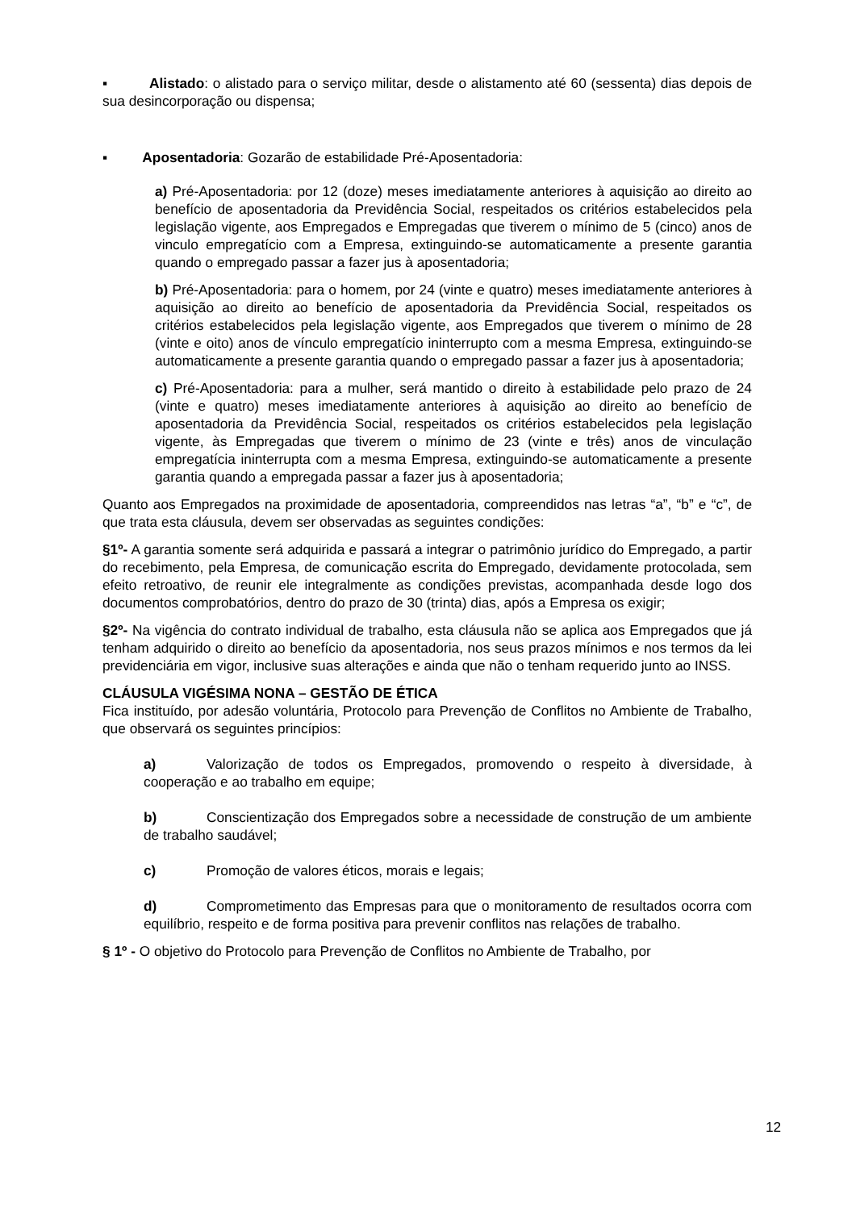▪ Alistado: o alistado para o serviço militar, desde o alistamento até 60 (sessenta) dias depois de sua desincorporação ou dispensa;
▪ Aposentadoria: Gozarão de estabilidade Pré-Aposentadoria:
a) Pré-Aposentadoria: por 12 (doze) meses imediatamente anteriores à aquisição ao direito ao benefício de aposentadoria da Previdência Social, respeitados os critérios estabelecidos pela legislação vigente, aos Empregados e Empregadas que tiverem o mínimo de 5 (cinco) anos de vinculo empregatício com a Empresa, extinguindo-se automaticamente a presente garantia quando o empregado passar a fazer jus à aposentadoria;
b) Pré-Aposentadoria: para o homem, por 24 (vinte e quatro) meses imediatamente anteriores à aquisição ao direito ao benefício de aposentadoria da Previdência Social, respeitados os critérios estabelecidos pela legislação vigente, aos Empregados que tiverem o mínimo de 28 (vinte e oito) anos de vínculo empregatício ininterrupto com a mesma Empresa, extinguindo-se automaticamente a presente garantia quando o empregado passar a fazer jus à aposentadoria;
c) Pré-Aposentadoria: para a mulher, será mantido o direito à estabilidade pelo prazo de 24 (vinte e quatro) meses imediatamente anteriores à aquisição ao direito ao benefício de aposentadoria da Previdência Social, respeitados os critérios estabelecidos pela legislação vigente, às Empregadas que tiverem o mínimo de 23 (vinte e três) anos de vinculação empregatícia ininterrupta com a mesma Empresa, extinguindo-se automaticamente a presente garantia quando a empregada passar a fazer jus à aposentadoria;
Quanto aos Empregados na proximidade de aposentadoria, compreendidos nas letras “a”, “b” e “c”, de que trata esta cláusula, devem ser observadas as seguintes condições:
§1º- A garantia somente será adquirida e passará a integrar o patrimônio jurídico do Empregado, a partir do recebimento, pela Empresa, de comunicação escrita do Empregado, devidamente protocolada, sem efeito retroativo, de reunir ele integralmente as condições previstas, acompanhada desde logo dos documentos comprobatórios, dentro do prazo de 30 (trinta) dias, após a Empresa os exigir;
§2º- Na vigência do contrato individual de trabalho, esta cláusula não se aplica aos Empregados que já tenham adquirido o direito ao benefício da aposentadoria, nos seus prazos mínimos e nos termos da lei previdenciária em vigor, inclusive suas alterações e ainda que não o tenham requerido junto ao INSS.
CLÁUSULA VIGÉSIMA NONA – GESTÃO DE ÉTICA
Fica instituído, por adesão voluntária, Protocolo para Prevenção de Conflitos no Ambiente de Trabalho, que observará os seguintes princípios:
a) Valorização de todos os Empregados, promovendo o respeito à diversidade, à cooperação e ao trabalho em equipe;
b) Conscientização dos Empregados sobre a necessidade de construção de um ambiente de trabalho saudável;
c) Promoção de valores éticos, morais e legais;
d) Comprometimento das Empresas para que o monitoramento de resultados ocorra com equilíbrio, respeito e de forma positiva para prevenir conflitos nas relações de trabalho.
§ 1º - O objetivo do Protocolo para Prevenção de Conflitos no Ambiente de Trabalho, por
12